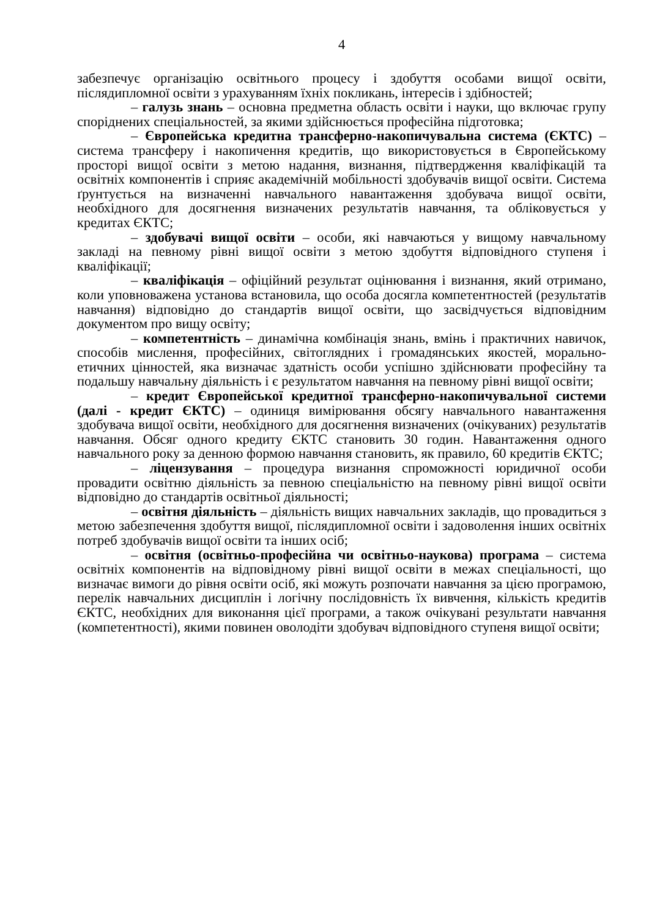4
забезпечує організацію освітнього процесу і здобуття особами вищої освіти, післядипломної освіти з урахуванням їхніх покликань, інтересів і здібностей;
– галузь знань – основна предметна область освіти і науки, що включає групу споріднених спеціальностей, за якими здійснюється професійна підготовка;
– Європейська кредитна трансферно-накопичувальна система (ЄКТС) – система трансферу і накопичення кредитів, що використовується в Європейському просторі вищої освіти з метою надання, визнання, підтвердження кваліфікацій та освітніх компонентів і сприяє академічній мобільності здобувачів вищої освіти. Система ґрунтується на визначенні навчального навантаження здобувача вищої освіти, необхідного для досягнення визначених результатів навчання, та обліковується у кредитах ЄКТС;
– здобувачі вищої освіти – особи, які навчаються у вищому навчальному закладі на певному рівні вищої освіти з метою здобуття відповідного ступеня і кваліфікації;
– кваліфікація – офіційний результат оцінювання і визнання, який отримано, коли уповноважена установа встановила, що особа досягла компетентностей (результатів навчання) відповідно до стандартів вищої освіти, що засвідчується відповідним документом про вищу освіту;
– компетентність – динамічна комбінація знань, вмінь і практичних навичок, способів мислення, професійних, світоглядних і громадянських якостей, морально-етичних цінностей, яка визначає здатність особи успішно здійснювати професійну та подальшу навчальну діяльність і є результатом навчання на певному рівні вищої освіти;
– кредит Європейської кредитної трансферно-накопичувальної системи (далі - кредит ЄКТС) – одиниця вимірювання обсягу навчального навантаження здобувача вищої освіти, необхідного для досягнення визначених (очікуваних) результатів навчання. Обсяг одного кредиту ЄКТС становить 30 годин. Навантаження одного навчального року за денною формою навчання становить, як правило, 60 кредитів ЄКТС;
– ліцензування – процедура визнання спроможності юридичної особи провадити освітню діяльність за певною спеціальністю на певному рівні вищої освіти відповідно до стандартів освітньої діяльності;
– освітня діяльність – діяльність вищих навчальних закладів, що провадиться з метою забезпечення здобуття вищої, післядипломної освіти і задоволення інших освітніх потреб здобувачів вищої освіти та інших осіб;
– освітня (освітньо-професійна чи освітньо-наукова) програма – система освітніх компонентів на відповідному рівні вищої освіти в межах спеціальності, що визначає вимоги до рівня освіти осіб, які можуть розпочати навчання за цією програмою, перелік навчальних дисциплін і логічну послідовність їх вивчення, кількість кредитів ЄКТС, необхідних для виконання цієї програми, а також очікувані результати навчання (компетентності), якими повинен оволодіти здобувач відповідного ступеня вищої освіти;